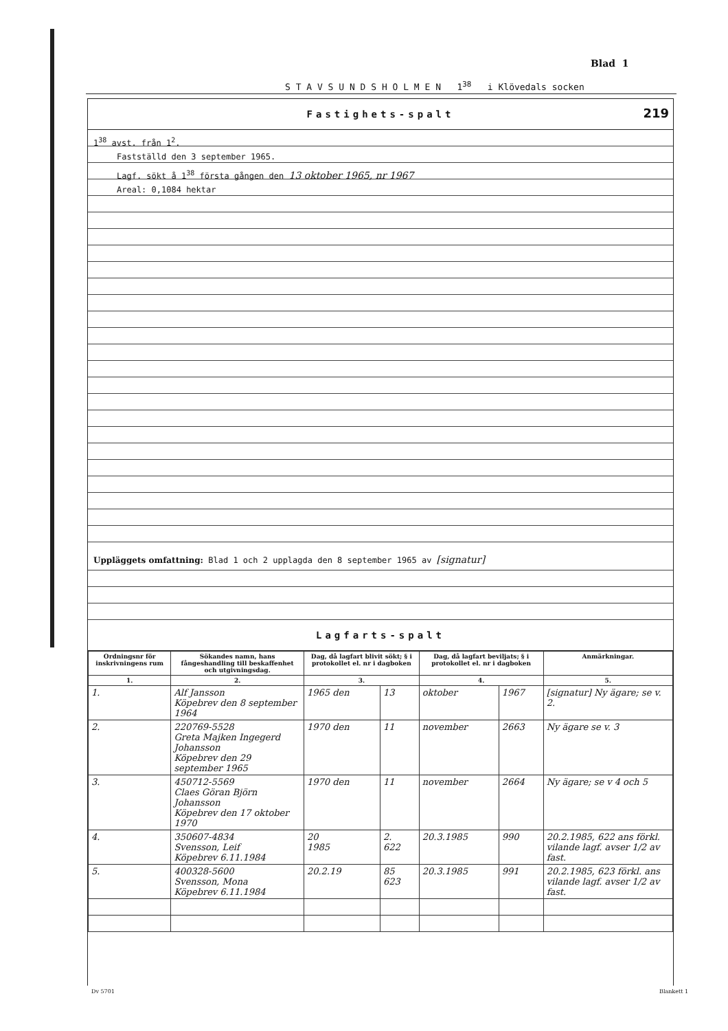Blad 1
S T A V S U N D S H O L M E N 1<sup>38</sup> i Klövedals socken
Fastighets-spalt 219
1<sup>38</sup> avst. från 1<sup>2</sup>.
Fastställd den 3 september 1965.
Lagf. sökt å 1<sup>38</sup> första gången den 13 oktober 1965, nr 1967
Areal: 0,1084 hektar
Uppläggets omfattning: Blad 1 och 2 upplagda den 8 september 1965 av [signatur]
Lagfarts-spalt
| Ordningsnr för inskrivningens rum | Sökandes namn, hans fångeshandling till beskaffenhet och utgivningsdag. | Dag, då lagfart blivit sökt; § i protokollet el. nr i dagboken | | Dag, då lagfart beviljats; § i protokollet el. nr i dagboken | | Anmärkningar. |
| --- | --- | --- | --- | --- | --- | --- |
| 1. | 2. | 3. | | 4. | | 5. |
| 1. | Alf Jansson Köpebrev den 8 september 1964 | 1965 den | 13 | oktober | 1967 | [signatur] Ny ägare; se v. 2. |
| 2. | 220769-5528 Greta Majken Ingegerd Johansson Köpebrev den 29 september 1965 | 1970 den | 11 | november | 2663 | Ny ägare se v. 3 |
| 3. | 450712-5569 Claes Göran Björn Johansson Köpebrev den 17 oktober 1970 | 1970 den | 11 | november | 2664 | Ny ägare; se v 4 och 5 |
| 4. | 350607-4834 Svensson, Leif Köpebrev 6.11.1984 | 20 1985 | 2. 622 | 20.3.1985 | 990 | 20.2.1985, 622 ans förkl. vilande lagf. avser 1/2 av fast. |
| 5. | 400328-5600 Svensson, Mona Köpebrev 6.11.1984 | 20.2.19 | 85 623 | 20.3.1985 | 991 | 20.2.1985, 623 förkl. ans vilande lagf. avser 1/2 av fast. |
Dv 5701 Blankett 1